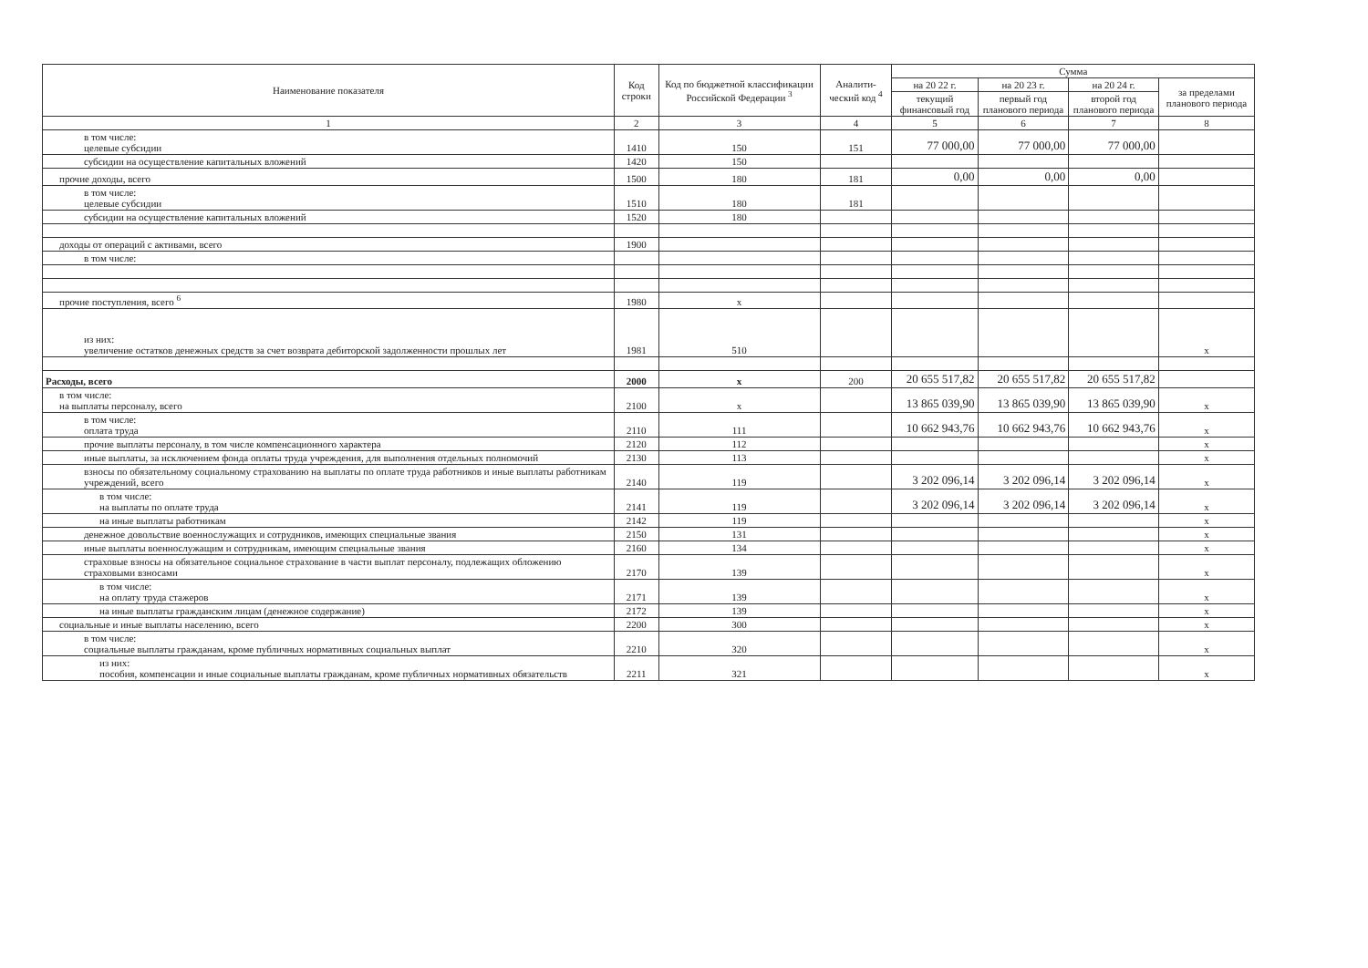| Наименование показателя | Код строки | Код по бюджетной классификации Российской Федерации <sup>3</sup> | Аналити-ческий код <sup>4</sup> | Сумма | | | |
| --- | --- | --- | --- | --- | --- | --- | --- |
| | | | | на 20 22 г. | на 20 23 г. | на 20 24 г. | за пределами планового периода |
| | | | | текущий финансовый год | первый год планового периода | второй год планового периода | |
| 1 | 2 | 3 | 4 | 5 | 6 | 7 | 8 |
| в том числе: целевые субсидии | 1410 | 150 | 151 | 77 000,00 | 77 000,00 | 77 000,00 | |
| субсидии на осуществление капитальных вложений | 1420 | 150 | | | | | |
| прочие доходы, всего | 1500 | 180 | 181 | 0,00 | 0,00 | 0,00 | |
| в том числе: целевые субсидии | 1510 | 180 | 181 | | | | |
| субсидии на осуществление капитальных вложений | 1520 | 180 | | | | | |
| доходы от операций с активами, всего | 1900 | | | | | | |
| в том числе: | | | | | | | |
| прочие поступления, всего <sup>6</sup> | 1980 | x | | | | | |
| из них: увеличение остатков денежных средств за счет возврата дебиторской задолженности прошлых лет | 1981 | 510 | | | | | x |
| Расходы, всего | 2000 | x | 200 | 20 655 517,82 | 20 655 517,82 | 20 655 517,82 | |
| в том числе: на выплаты персоналу, всего | 2100 | x | | 13 865 039,90 | 13 865 039,90 | 13 865 039,90 | x |
| в том числе: оплата труда | 2110 | 111 | | 10 662 943,76 | 10 662 943,76 | 10 662 943,76 | x |
| прочие выплаты персоналу, в том числе компенсационного характера | 2120 | 112 | | | | | x |
| иные выплаты, за исключением фонда оплаты труда учреждения, для выполнения отдельных полномочий | 2130 | 113 | | | | | x |
| взносы по обязательному социальному страхованию на выплаты по оплате труда работников и иные выплаты работникам учреждений, всего | 2140 | 119 | | 3 202 096,14 | 3 202 096,14 | 3 202 096,14 | x |
| в том числе: на выплаты по оплате труда | 2141 | 119 | | 3 202 096,14 | 3 202 096,14 | 3 202 096,14 | x |
| на иные выплаты работникам | 2142 | 119 | | | | | x |
| денежное довольствие военнослужащих и сотрудников, имеющих специальные звания | 2150 | 131 | | | | | x |
| иные выплаты военнослужащим и сотрудникам, имеющим специальные звания | 2160 | 134 | | | | | x |
| страховые взносы на обязательное социальное страхование в части выплат персоналу, подлежащих обложению страховыми взносами | 2170 | 139 | | | | | x |
| в том числе: на оплату труда стажеров | 2171 | 139 | | | | | x |
| на иные выплаты гражданским лицам (денежное содержание) | 2172 | 139 | | | | | x |
| социальные и иные выплаты населению, всего | 2200 | 300 | | | | | x |
| в том числе: социальные выплаты гражданам, кроме публичных нормативных социальных выплат | 2210 | 320 | | | | | x |
| из них: пособия, компенсации и иные социальные выплаты гражданам, кроме публичных нормативных обязательств | 2211 | 321 | | | | | x |